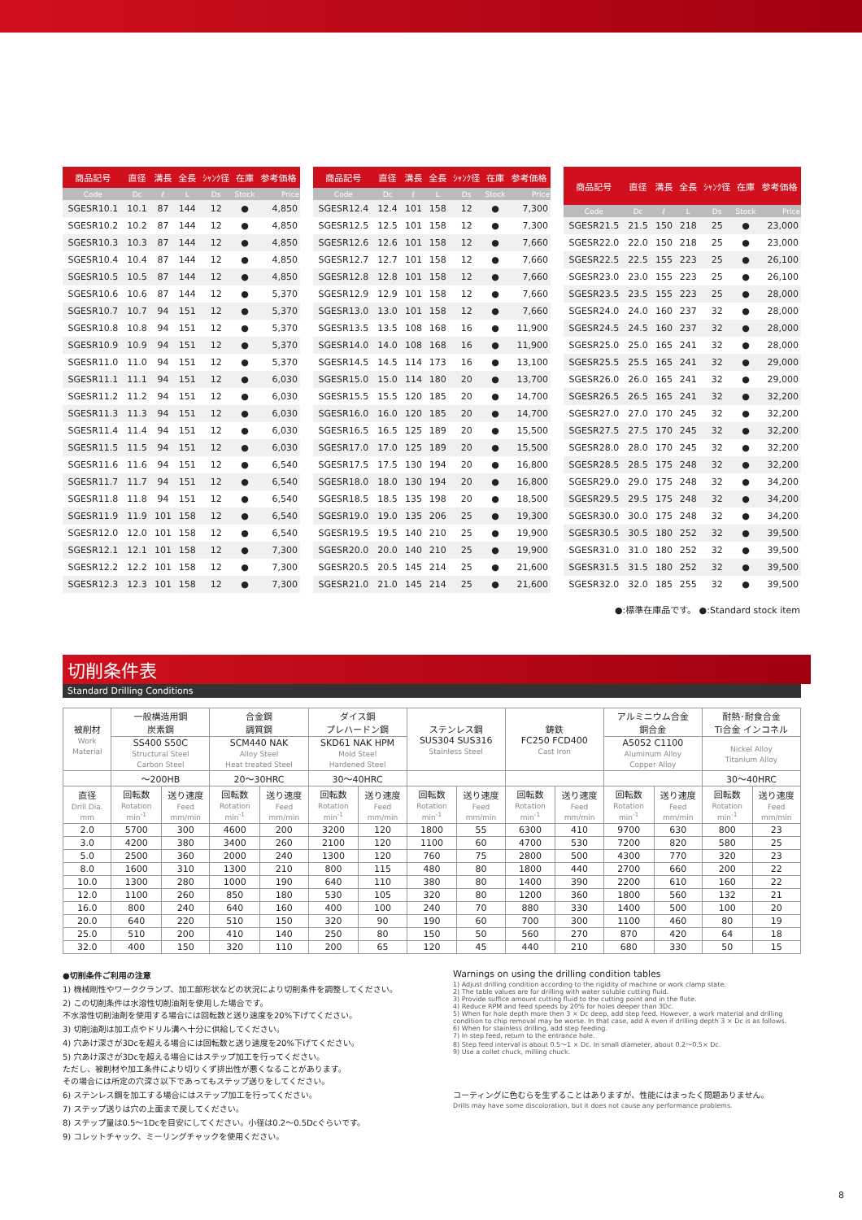| 商品記号 | 直径 | 溝長 | 全長 | ｼｬﾝｸ径 | 在庫 | 参考価格 |
| --- | --- | --- | --- | --- | --- | --- |
| Code | Dc | ℓ | L | Ds | Stock | Price |
| SGESR10.1 | 10.1 | 87 | 144 | 12 | ● | 4,850 |
| SGESR10.2 | 10.2 | 87 | 144 | 12 | ● | 4,850 |
| SGESR10.3 | 10.3 | 87 | 144 | 12 | ● | 4,850 |
| SGESR10.4 | 10.4 | 87 | 144 | 12 | ● | 4,850 |
| SGESR10.5 | 10.5 | 87 | 144 | 12 | ● | 4,850 |
| SGESR10.6 | 10.6 | 87 | 144 | 12 | ● | 5,370 |
| SGESR10.7 | 10.7 | 94 | 151 | 12 | ● | 5,370 |
| SGESR10.8 | 10.8 | 94 | 151 | 12 | ● | 5,370 |
| SGESR10.9 | 10.9 | 94 | 151 | 12 | ● | 5,370 |
| SGESR11.0 | 11.0 | 94 | 151 | 12 | ● | 5,370 |
| SGESR11.1 | 11.1 | 94 | 151 | 12 | ● | 6,030 |
| SGESR11.2 | 11.2 | 94 | 151 | 12 | ● | 6,030 |
| SGESR11.3 | 11.3 | 94 | 151 | 12 | ● | 6,030 |
| SGESR11.4 | 11.4 | 94 | 151 | 12 | ● | 6,030 |
| SGESR11.5 | 11.5 | 94 | 151 | 12 | ● | 6,030 |
| SGESR11.6 | 11.6 | 94 | 151 | 12 | ● | 6,540 |
| SGESR11.7 | 11.7 | 94 | 151 | 12 | ● | 6,540 |
| SGESR11.8 | 11.8 | 94 | 151 | 12 | ● | 6,540 |
| SGESR11.9 | 11.9 | 101 | 158 | 12 | ● | 6,540 |
| SGESR12.0 | 12.0 | 101 | 158 | 12 | ● | 6,540 |
| SGESR12.1 | 12.1 | 101 | 158 | 12 | ● | 7,300 |
| SGESR12.2 | 12.2 | 101 | 158 | 12 | ● | 7,300 |
| SGESR12.3 | 12.3 | 101 | 158 | 12 | ● | 7,300 |
| 商品記号 | 直径 | 溝長 | 全長 | ｼｬﾝｸ径 | 在庫 | 参考価格 |
| --- | --- | --- | --- | --- | --- | --- |
| Code | Dc | ℓ | L | Ds | Stock | Price |
| SGESR12.4 | 12.4 | 101 | 158 | 12 | ● | 7,300 |
| SGESR12.5 | 12.5 | 101 | 158 | 12 | ● | 7,300 |
| SGESR12.6 | 12.6 | 101 | 158 | 12 | ● | 7,660 |
| SGESR12.7 | 12.7 | 101 | 158 | 12 | ● | 7,660 |
| SGESR12.8 | 12.8 | 101 | 158 | 12 | ● | 7,660 |
| SGESR12.9 | 12.9 | 101 | 158 | 12 | ● | 7,660 |
| SGESR13.0 | 13.0 | 101 | 158 | 12 | ● | 7,660 |
| SGESR13.5 | 13.5 | 108 | 168 | 16 | ● | 11,900 |
| SGESR14.0 | 14.0 | 108 | 168 | 16 | ● | 11,900 |
| SGESR14.5 | 14.5 | 114 | 173 | 16 | ● | 13,100 |
| SGESR15.0 | 15.0 | 114 | 180 | 20 | ● | 13,700 |
| SGESR15.5 | 15.5 | 120 | 185 | 20 | ● | 14,700 |
| SGESR16.0 | 16.0 | 120 | 185 | 20 | ● | 14,700 |
| SGESR16.5 | 16.5 | 125 | 189 | 20 | ● | 15,500 |
| SGESR17.0 | 17.0 | 125 | 189 | 20 | ● | 15,500 |
| SGESR17.5 | 17.5 | 130 | 194 | 20 | ● | 16,800 |
| SGESR18.0 | 18.0 | 130 | 194 | 20 | ● | 16,800 |
| SGESR18.5 | 18.5 | 135 | 198 | 20 | ● | 18,500 |
| SGESR19.0 | 19.0 | 135 | 206 | 25 | ● | 19,300 |
| SGESR19.5 | 19.5 | 140 | 210 | 25 | ● | 19,900 |
| SGESR20.0 | 20.0 | 140 | 210 | 25 | ● | 19,900 |
| SGESR20.5 | 20.5 | 145 | 214 | 25 | ● | 21,600 |
| SGESR21.0 | 21.0 | 145 | 214 | 25 | ● | 21,600 |
| 商品記号 | 直径 | 溝長 | 全長 | ｼｬﾝｸ径 | 在庫 | 参考価格 |
| --- | --- | --- | --- | --- | --- | --- |
| Code | Dc | ℓ | L | Ds | Stock | Price |
| SGESR21.5 | 21.5 | 150 | 218 | 25 | ● | 23,000 |
| SGESR22.0 | 22.0 | 150 | 218 | 25 | ● | 23,000 |
| SGESR22.5 | 22.5 | 155 | 223 | 25 | ● | 26,100 |
| SGESR23.0 | 23.0 | 155 | 223 | 25 | ● | 26,100 |
| SGESR23.5 | 23.5 | 155 | 223 | 25 | ● | 28,000 |
| SGESR24.0 | 24.0 | 160 | 237 | 32 | ● | 28,000 |
| SGESR24.5 | 24.5 | 160 | 237 | 32 | ● | 28,000 |
| SGESR25.0 | 25.0 | 165 | 241 | 32 | ● | 28,000 |
| SGESR25.5 | 25.5 | 165 | 241 | 32 | ● | 29,000 |
| SGESR26.0 | 26.0 | 165 | 241 | 32 | ● | 29,000 |
| SGESR26.5 | 26.5 | 165 | 241 | 32 | ● | 32,200 |
| SGESR27.0 | 27.0 | 170 | 245 | 32 | ● | 32,200 |
| SGESR27.5 | 27.5 | 170 | 245 | 32 | ● | 32,200 |
| SGESR28.0 | 28.0 | 170 | 245 | 32 | ● | 32,200 |
| SGESR28.5 | 28.5 | 175 | 248 | 32 | ● | 32,200 |
| SGESR29.0 | 29.0 | 175 | 248 | 32 | ● | 34,200 |
| SGESR29.5 | 29.5 | 175 | 248 | 32 | ● | 34,200 |
| SGESR30.0 | 30.0 | 175 | 248 | 32 | ● | 34,200 |
| SGESR30.5 | 30.5 | 180 | 252 | 32 | ● | 39,500 |
| SGESR31.0 | 31.0 | 180 | 252 | 32 | ● | 39,500 |
| SGESR31.5 | 31.5 | 180 | 252 | 32 | ● | 39,500 |
| SGESR32.0 | 32.0 | 185 | 255 | 32 | ● | 39,500 |
●:標準在庫品です。 ●:Standard stock item
切削条件表
Standard Drilling Conditions
| 被削材 Work Material | 一般構造用鋼 炭素鋼 | | 合金鋼 調質鋼 | | ダイス鋼 プレハードン鋼 | | ステンレス鋼 SUS304 SUS316 Stainless Steel | | 鋳鉄 FC250 FCD400 Cast Iron | | アルミニウム合金 銅合金 | | 耐熱･耐食合金 Ti合金 インコネル | |
| --- | --- | --- | --- | --- | --- | --- | --- | --- | --- | --- | --- | --- | --- | --- |
| | SS400 S50C Structural Steel Carbon Steel | | SCM440 NAK Alloy Steel Heat treated Steel | | SKD61 NAK HPM Mold Steel Hardened Steel | | | | | | A5052 C1100 Aluminum Alloy Copper Alloy | | Nickel Alloy Titanium Alloy | |
| | ～200HB | | 20～30HRC | | 30～40HRC | | | | | | | | 30～40HRC | |
| 直径 Drill Dia. mm | 回転数 Rotation min<sup>-1</sup> | 送り速度 Feed mm/min | 回転数 Rotation min<sup>-1</sup> | 送り速度 Feed mm/min | 回転数 Rotation min<sup>-1</sup> | 送り速度 Feed mm/min | 回転数 Rotation min<sup>-1</sup> | 送り速度 Feed mm/min | 回転数 Rotation min<sup>-1</sup> | 送り速度 Feed mm/min | 回転数 Rotation min<sup>-1</sup> | 送り速度 Feed mm/min | 回転数 Rotation min<sup>-1</sup> | 送り速度 Feed mm/min |
| 2.0 | 5700 | 300 | 4600 | 200 | 3200 | 120 | 1800 | 55 | 6300 | 410 | 9700 | 630 | 800 | 23 |
| 3.0 | 4200 | 380 | 3400 | 260 | 2100 | 120 | 1100 | 60 | 4700 | 530 | 7200 | 820 | 580 | 25 |
| 5.0 | 2500 | 360 | 2000 | 240 | 1300 | 120 | 760 | 75 | 2800 | 500 | 4300 | 770 | 320 | 23 |
| 8.0 | 1600 | 310 | 1300 | 210 | 800 | 115 | 480 | 80 | 1800 | 440 | 2700 | 660 | 200 | 22 |
| 10.0 | 1300 | 280 | 1000 | 190 | 640 | 110 | 380 | 80 | 1400 | 390 | 2200 | 610 | 160 | 22 |
| 12.0 | 1100 | 260 | 850 | 180 | 530 | 105 | 320 | 80 | 1200 | 360 | 1800 | 560 | 132 | 21 |
| 16.0 | 800 | 240 | 640 | 160 | 400 | 100 | 240 | 70 | 880 | 330 | 1400 | 500 | 100 | 20 |
| 20.0 | 640 | 220 | 510 | 150 | 320 | 90 | 190 | 60 | 700 | 300 | 1100 | 460 | 80 | 19 |
| 25.0 | 510 | 200 | 410 | 140 | 250 | 80 | 150 | 50 | 560 | 270 | 870 | 420 | 64 | 18 |
| 32.0 | 400 | 150 | 320 | 110 | 200 | 65 | 120 | 45 | 440 | 210 | 680 | 330 | 50 | 15 |
●切削条件ご利用の注意
1) 機械剛性やワーククランプ、加工部形状などの状況により切削条件を調整してください。
2) この切削条件は水溶性切削油剤を使用した場合です。
不水溶性切削油剤を使用する場合には回転数と送り速度を20%下げてください。
3) 切削油剤は加工点やドリル溝へ十分に供給してください。
4) 穴あけ深さが3Dcを超える場合には回転数と送り速度を20%下げてください。
5) 穴あけ深さが3Dcを超える場合にはステップ加工を行ってください。
ただし、被削材や加工条件により切りくず排出性が悪くなることがあります。
その場合には所定の穴深さ以下であってもステップ送りをしてください。
6) ステンレス鋼を加工する場合にはステップ加工を行ってください。
7) ステップ送りは穴の上面まで戻してください。
8) ステップ量は0.5～1Dcを目安にしてください。小径は0.2～0.5Dcぐらいです。
9) コレットチャック、ミーリングチャックを使用ください。
Warnings on using the drilling condition tables
1) Adjust drilling condition according to the rigidity of machine or work clamp state.
2) The table values are for drilling with water soluble cutting fluid.
3) Provide suffice amount cutting fluid to the cutting point and in the flute.
4) Reduce RPM and feed speeds by 20% for holes deeper than 3Dc.
5) When for hole depth more then 3 × Dc deep, add step feed. However, a work material and drilling condition to chip removal may be worse. In that case, add A even if drilling depth 3 × Dc is as follows.
6) When for stainless drilling, add step feeding.
7) In step feed, return to the entrance hole.
8) Step feed interval is about 0.5～1 × Dc. In small diameter, about 0.2～0.5× Dc.
9) Use a collet chuck, milling chuck.
コーティングに色むらを生ずることはありますが、性能にはまったく問題ありません。
Drills may have some discoloration, but it does not cause any performance problems.
8